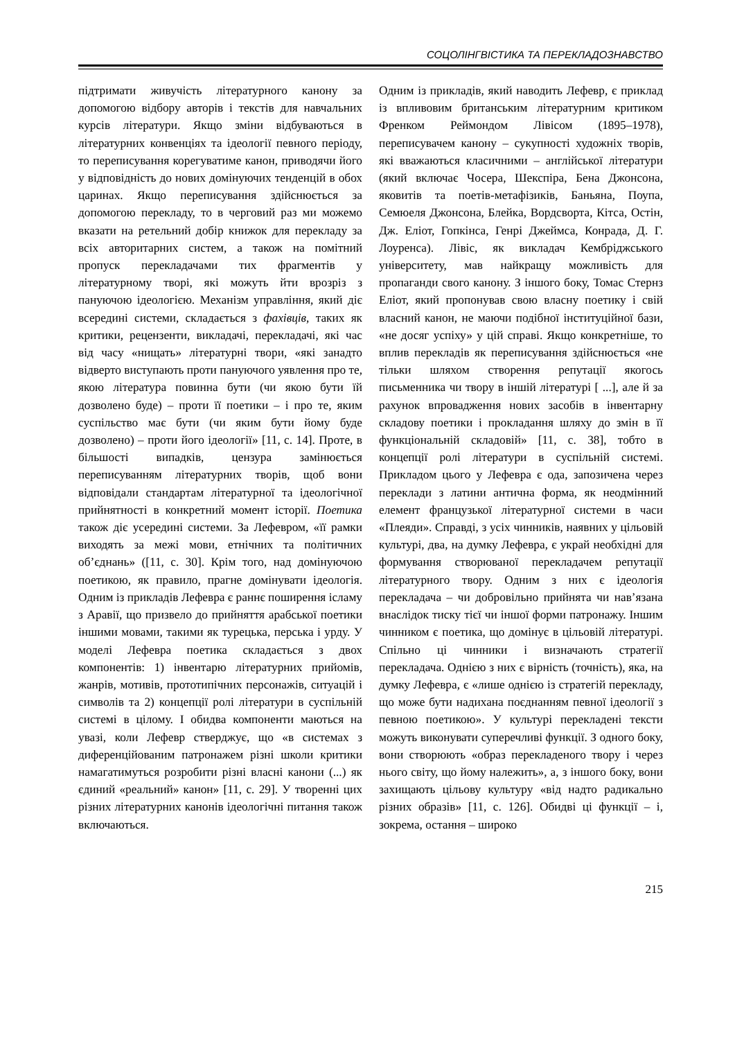СОЦОЛІНГВІСТИКА ТА ПЕРЕКЛАДОЗНАВСТВО
підтримати живучість літературного канону за допомогою відбору авторів і текстів для навчальних курсів літератури. Якщо зміни відбуваються в літературних конвенціях та ідеології певного періоду, то переписування корегуватиме канон, приводячи його у відповідність до нових домінуючих тенденцій в обох царинах. Якщо переписування здійснюється за допомогою перекладу, то в черговий раз ми можемо вказати на ретельний добір книжок для перекладу за всіх авторитарних систем, а також на помітний пропуск перекладачами тих фрагментів у літературному творі, які можуть йти врозріз з пануючою ідеологією. Механізм управління, який діє всередині системи, складається з фахівців, таких як критики, рецензенти, викладачі, перекладачі, які час від часу «нищать» літературні твори, «які занадто відверто виступають проти пануючого уявлення про те, якою література повинна бути (чи якою бути їй дозволено буде) – проти її поетики – і про те, яким суспільство має бути (чи яким бути йому буде дозволено) – проти його ідеології» [11, с. 14]. Проте, в більшості випадків, цензура замінюється переписуванням літературних творів, щоб вони відповідали стандартам літературної та ідеологічної прийнятності в конкретний момент історії. Поетика також діє усередині системи. За Лефевром, «її рамки виходять за межі мови, етнічних та політичних об’єднань» ([11, с. 30]. Крім того, над домінуючою поетикою, як правило, прагне домінувати ідеологія. Одним із прикладів Лефевра є раннє поширення ісламу з Аравії, що призвело до прийняття арабської поетики іншими мовами, такими як турецька, перська і урду. У моделі Лефевра поетика складається з двох компонентів: 1) інвентарю літературних прийомів, жанрів, мотивів, прототипічних персонажів, ситуацій і символів та 2) концепції ролі літератури в суспільній системі в цілому. І обидва компоненти маються на увазі, коли Лефевр стверджує, що «в системах з диференційованим патронажем різні школи критики намагатимуться розробити різні власні канони (...) як єдиний «реальний» канон» [11, с. 29]. У творенні цих різних літературних канонів ідеологічні питання також включаються.
Одним із прикладів, який наводить Лефевр, є приклад із впливовим британським літературним критиком Френком Реймондом Лівісом (1895–1978), переписувачем канону – сукупності художніх творів, які вважаються класичними – англійської літератури (який включає Чосера, Шекспіра, Бена Джонсона, яковитів та поетів-метафізиків, Баньяна, Поупа, Семюеля Джонсона, Блейка, Вордсворта, Кітса, Остін, Дж. Еліот, Гопкінса, Генрі Джеймса, Конрада, Д. Г. Лоуренса). Лівіс, як викладач Кембріджського університету, мав найкращу можливість для пропаганди свого канону. З іншого боку, Томас Стернз Еліот, який пропонував свою власну поетику і свій власний канон, не маючи подібної інституційної бази, «не досяг успіху» у цій справі. Якщо конкретніше, то вплив перекладів як переписування здійснюється «не тільки шляхом створення репутації якогось письменника чи твору в іншій літературі [ ...], але й за рахунок впровадження нових засобів в інвентарну складову поетики і прокладання шляху до змін в її функціональній складовій» [11, с. 38], тобто в концепції ролі літератури в суспільній системі. Прикладом цього у Лефевра є ода, запозичена через переклади з латини антична форма, як неодмінний елемент французької літературної системи в часи «Плеяди». Справді, з усіх чинників, наявних у цільовій культурі, два, на думку Лефевра, є украй необхідні для формування створюваної перекладачем репутації літературного твору. Одним з них є ідеологія перекладача – чи добровільно прийнята чи нав’язана внаслідок тиску тієї чи іншої форми патронажу. Іншим чинником є поетика, що домінує в цільовій літературі. Спільно ці чинники і визначають стратегії перекладача. Однією з них є вірність (точність), яка, на думку Лефевра, є «лише однією із стратегій перекладу, що може бути надихана поєднанням певної ідеології з певною поетикою». У культурі перекладені тексти можуть виконувати суперечливі функції. З одного боку, вони створюють «образ перекладеного твору і через нього світу, що йому належить», а, з іншого боку, вони захищають цільову культуру «від надто радикально різних образів» [11, с. 126]. Обидві ці функції – і, зокрема, остання – широко
215